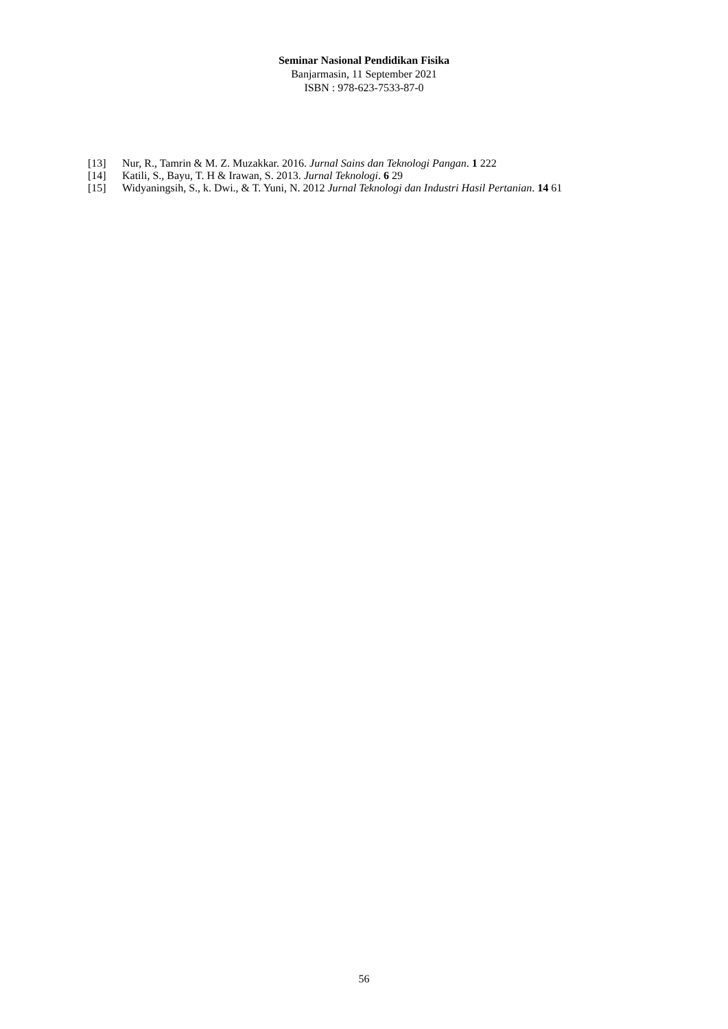Seminar Nasional Pendidikan Fisika
Banjarmasin, 11 September 2021
ISBN : 978-623-7533-87-0
[13] Nur, R., Tamrin & M. Z. Muzakkar. 2016. Jurnal Sains dan Teknologi Pangan. 1 222
[14] Katili, S., Bayu, T. H & Irawan, S. 2013. Jurnal Teknologi. 6 29
[15] Widyaningsih, S., k. Dwi., & T. Yuni, N. 2012 Jurnal Teknologi dan Industri Hasil Pertanian. 14 61
56